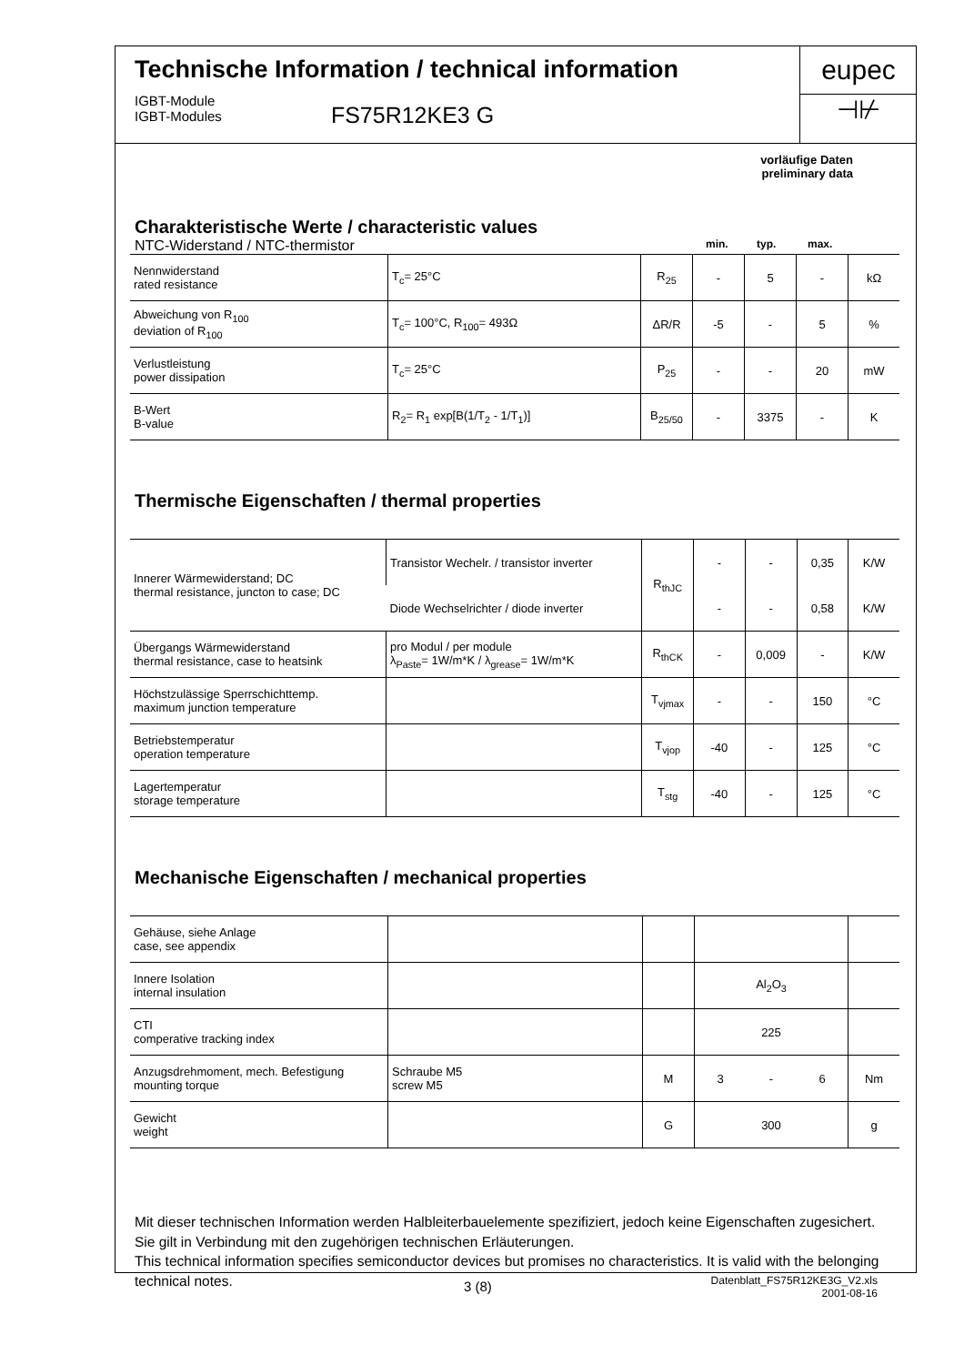Technische Information / technical information
IGBT-Module
IGBT-Modules
FS75R12KE3 G
eupec
⊣⊬
vorläufige Daten
preliminary data
Charakteristische Werte / characteristic values
NTC-Widerstand / NTC-thermistor min. typ. max.
| Nennwiderstand rated resistance | T<sub>c</sub>= 25°C | R<sub>25</sub> | - | 5 | - | kΩ |
| Abweichung von R<sub>100</sub> deviation of R<sub>100</sub> | T<sub>c</sub>= 100°C, R<sub>100</sub>= 493Ω | ΔR/R | -5 | - | 5 | % |
| Verlustleistung power dissipation | T<sub>c</sub>= 25°C | P<sub>25</sub> | - | - | 20 | mW |
| B-Wert B-value | R<sub>2</sub>= R<sub>1</sub> exp[B(1/T<sub>2</sub> - 1/T<sub>1</sub>)] | B<sub>25/50</sub> | - | 3375 | - | K |
Thermische Eigenschaften / thermal properties
| Innerer Wärmewiderstand; DC thermal resistance, juncton to case; DC | Transistor Wechelr. / transistor inverter | R<sub>thJC</sub> | - | - | 0,35 | K/W |
| | Diode Wechselrichter / diode inverter | | - | - | 0,58 | K/W |
| Übergangs Wärmewiderstand thermal resistance, case to heatsink | pro Modul / per module λ<sub>Paste</sub>= 1W/m*K / λ<sub>grease</sub>= 1W/m*K | R<sub>thCK</sub> | - | 0,009 | - | K/W |
| Höchstzulässige Sperrschichttemp. maximum junction temperature | | T<sub>vjmax</sub> | - | - | 150 | °C |
| Betriebstemperatur operation temperature | | T<sub>vjop</sub> | -40 | - | 125 | °C |
| Lagertemperatur storage temperature | | T<sub>stg</sub> | -40 | - | 125 | °C |
Mechanische Eigenschaften / mechanical properties
| Gehäuse, siehe Anlage case, see appendix | | | | | | |
| Innere Isolation internal insulation | | | Al<sub>2</sub>O<sub>3</sub> | | | |
| CTI comperative tracking index | | | 225 | | | |
| Anzugsdrehmoment, mech. Befestigung mounting torque | Schraube M5 screw M5 | M | 3 | - | 6 | Nm |
| Gewicht weight | | G | 300 | | | g |
Mit dieser technischen Information werden Halbleiterbauelemente spezifiziert, jedoch keine Eigenschaften zugesichert. Sie gilt in Verbindung mit den zugehörigen technischen Erläuterungen.
This technical information specifies semiconductor devices but promises no characteristics. It is valid with the belonging technical notes.
3 (8)
Datenblatt_FS75R12KE3G_V2.xls
2001-08-16